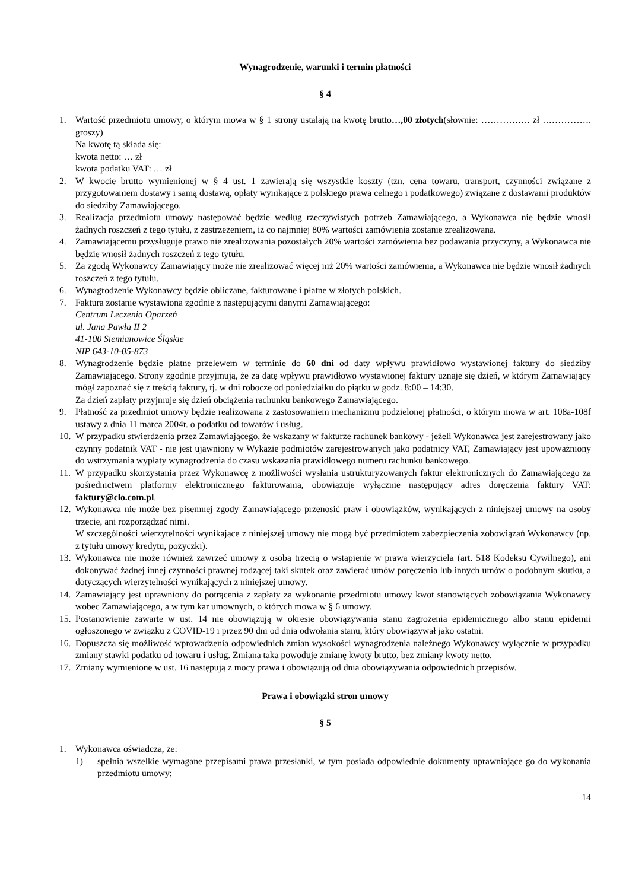Wynagrodzenie, warunki i termin płatności
§ 4
1. Wartość przedmiotu umowy, o którym mowa w § 1 strony ustalają na kwotę brutto…,00 złotych(słownie: ……………. zł ……………. groszy)
Na kwotę tą składa się:
kwota netto: … zł
kwota podatku VAT: … zł
2. W kwocie brutto wymienionej w § 4 ust. 1 zawierają się wszystkie koszty (tzn. cena towaru, transport, czynności związane z przygotowaniem dostawy i samą dostawą, opłaty wynikające z polskiego prawa celnego i podatkowego) związane z dostawami produktów do siedziby Zamawiającego.
3. Realizacja przedmiotu umowy następować będzie według rzeczywistych potrzeb Zamawiającego, a Wykonawca nie będzie wnosił żadnych roszczeń z tego tytułu, z zastrzeżeniem, iż co najmniej 80% wartości zamówienia zostanie zrealizowana.
4. Zamawiającemu przysługuje prawo nie zrealizowania pozostałych 20% wartości zamówienia bez podawania przyczyny, a Wykonawca nie będzie wnosił żadnych roszczeń z tego tytułu.
5. Za zgodą Wykonawcy Zamawiający może nie zrealizować więcej niż 20% wartości zamówienia, a Wykonawca nie będzie wnosił żadnych roszczeń z tego tytułu.
6. Wynagrodzenie Wykonawcy będzie obliczane, fakturowane i płatne w złotych polskich.
7. Faktura zostanie wystawiona zgodnie z następującymi danymi Zamawiającego:
Centrum Leczenia Oparzeń
ul. Jana Pawła II 2
41-100 Siemianowice Śląskie
NIP 643-10-05-873
8. Wynagrodzenie będzie płatne przelewem w terminie do 60 dni od daty wpływu prawidłowo wystawionej faktury do siedziby Zamawiającego. Strony zgodnie przyjmują, że za datę wpływu prawidłowo wystawionej faktury uznaje się dzień, w którym Zamawiający mógł zapoznać się z treścią faktury, tj. w dni robocze od poniedziałku do piątku w godz. 8:00 – 14:30.
Za dzień zapłaty przyjmuje się dzień obciążenia rachunku bankowego Zamawiającego.
9. Płatność za przedmiot umowy będzie realizowana z zastosowaniem mechanizmu podzielonej płatności, o którym mowa w art. 108a-108f ustawy z dnia 11 marca 2004r. o podatku od towarów i usług.
10.
W przypadku stwierdzenia przez Zamawiającego, że wskazany w fakturze rachunek bankowy - jeżeli Wykonawca jest zarejestrowany jako czynny podatnik VAT - nie jest ujawniony w Wykazie podmiotów zarejestrowanych jako podatnicy VAT, Zamawiający jest upoważniony do wstrzymania wypłaty wynagrodzenia do czasu wskazania prawidłowego numeru rachunku bankowego.
11.
W przypadku skorzystania przez Wykonawcę z możliwości wysłania ustrukturyzowanych faktur elektronicznych do Zamawiającego za pośrednictwem platformy elektronicznego fakturowania, obowiązuje wyłącznie następujący adres doręczenia faktury VAT: faktury@clo.com.pl.
12.
Wykonawca nie może bez pisemnej zgody Zamawiającego przenosić praw i obowiązków, wynikających z niniejszej umowy na osoby trzecie, ani rozporządzać nimi.
W szczególności wierzytelności wynikające z niniejszej umowy nie mogą być przedmiotem zabezpieczenia zobowiązań Wykonawcy (np. z tytułu umowy kredytu, pożyczki).
13.
Wykonawca nie może również zawrzeć umowy z osobą trzecią o wstąpienie w prawa wierzyciela (art. 518 Kodeksu Cywilnego), ani dokonywać żadnej innej czynności prawnej rodzącej taki skutek oraz zawierać umów poręczenia lub innych umów o podobnym skutku, a dotyczących wierzytelności wynikających z niniejszej umowy.
14.
Zamawiający jest uprawniony do potrącenia z zapłaty za wykonanie przedmiotu umowy kwot stanowiących zobowiązania Wykonawcy wobec Zamawiającego, a w tym kar umownych, o których mowa w § 6 umowy.
15.
Postanowienie zawarte w ust. 14 nie obowiązują w okresie obowiązywania stanu zagrożenia epidemicznego albo stanu epidemii ogłoszonego w związku z COVID-19 i przez 90 dni od dnia odwołania stanu, który obowiązywał jako ostatni.
16.
Dopuszcza się możliwość wprowadzenia odpowiednich zmian wysokości wynagrodzenia należnego Wykonawcy wyłącznie w przypadku zmiany stawki podatku od towaru i usług. Zmiana taka powoduje zmianę kwoty brutto, bez zmiany kwoty netto.
17.
Zmiany wymienione w ust. 16 następują z mocy prawa i obowiązują od dnia obowiązywania odpowiednich przepisów.
Prawa i obowiązki stron umowy
§ 5
1. Wykonawca oświadcza, że:
1) spełnia wszelkie wymagane przepisami prawa przesłanki, w tym posiada odpowiednie dokumenty uprawniające go do wykonania przedmiotu umowy;
14